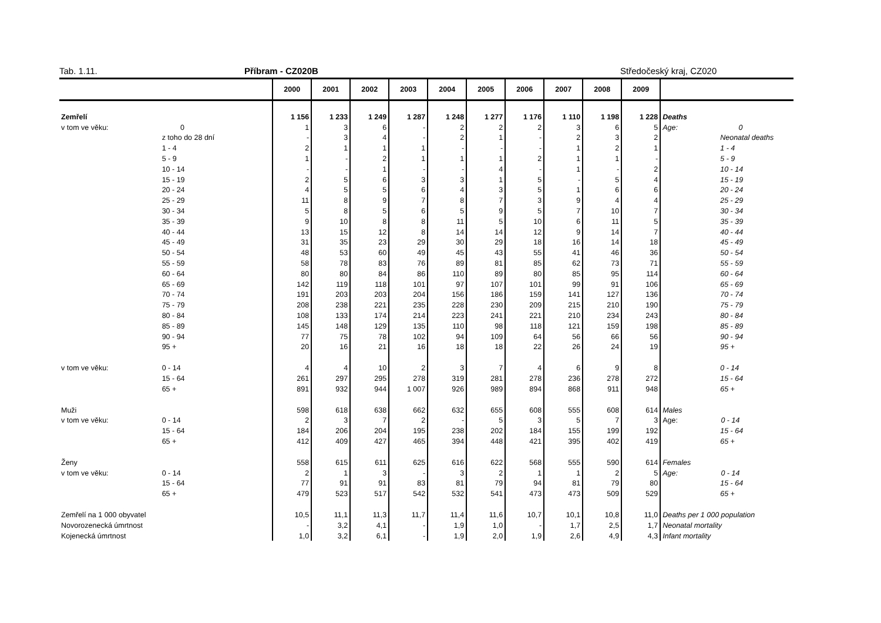Tab. 1.11. Příbram - CZ020B Středočeský kraj, CZ020
| | | 2000 | 2001 | 2002 | 2003 | 2004 | 2005 | 2006 | 2007 | 2008 | 2009 | |
| --- | --- | --- | --- | --- | --- | --- | --- | --- | --- | --- | --- | --- |
| Zemřelí | | 1 156 | 1 233 | 1 249 | 1 287 | 1 248 | 1 277 | 1 176 | 1 110 | 1 198 | 1 228 | Deaths |
| v tom ve věku: | 0 | 1 | 3 | 6 | - | 2 | 2 | 2 | 3 | 6 | 5 | Age: 0 |
| | z toho do 28 dní | - | 3 | 4 | - | 2 | 1 | - | 2 | 3 | 2 | Neonatal deaths |
| | 1 - 4 | 2 | 1 | 1 | 1 | - | - | - | 1 | 2 | 1 | 1 - 4 |
| | 5 - 9 | 1 | - | 2 | 1 | 1 | 1 | 2 | 1 | 1 | - | 5 - 9 |
| | 10 - 14 | - | - | 1 | - | - | 4 | - | 1 | - | 2 | 10 - 14 |
| | 15 - 19 | 2 | 5 | 6 | 3 | 3 | 1 | 5 | - | 5 | 4 | 15 - 19 |
| | 20 - 24 | 4 | 5 | 5 | 6 | 4 | 3 | 5 | 1 | 6 | 6 | 20 - 24 |
| | 25 - 29 | 11 | 8 | 9 | 7 | 8 | 7 | 3 | 9 | 4 | 4 | 25 - 29 |
| | 30 - 34 | 5 | 8 | 5 | 6 | 5 | 9 | 5 | 7 | 10 | 7 | 30 - 34 |
| | 35 - 39 | 9 | 10 | 8 | 8 | 11 | 5 | 10 | 6 | 11 | 5 | 35 - 39 |
| | 40 - 44 | 13 | 15 | 12 | 8 | 14 | 14 | 12 | 9 | 14 | 7 | 40 - 44 |
| | 45 - 49 | 31 | 35 | 23 | 29 | 30 | 29 | 18 | 16 | 14 | 18 | 45 - 49 |
| | 50 - 54 | 48 | 53 | 60 | 49 | 45 | 43 | 55 | 41 | 46 | 36 | 50 - 54 |
| | 55 - 59 | 58 | 78 | 83 | 76 | 89 | 81 | 85 | 62 | 73 | 71 | 55 - 59 |
| | 60 - 64 | 80 | 80 | 84 | 86 | 110 | 89 | 80 | 85 | 95 | 114 | 60 - 64 |
| | 65 - 69 | 142 | 119 | 118 | 101 | 97 | 107 | 101 | 99 | 91 | 106 | 65 - 69 |
| | 70 - 74 | 191 | 203 | 203 | 204 | 156 | 186 | 159 | 141 | 127 | 136 | 70 - 74 |
| | 75 - 79 | 208 | 238 | 221 | 235 | 228 | 230 | 209 | 215 | 210 | 190 | 75 - 79 |
| | 80 - 84 | 108 | 133 | 174 | 214 | 223 | 241 | 221 | 210 | 234 | 243 | 80 - 84 |
| | 85 - 89 | 145 | 148 | 129 | 135 | 110 | 98 | 118 | 121 | 159 | 198 | 85 - 89 |
| | 90 - 94 | 77 | 75 | 78 | 102 | 94 | 109 | 64 | 56 | 66 | 56 | 90 - 94 |
| | 95 + | 20 | 16 | 21 | 16 | 18 | 18 | 22 | 26 | 24 | 19 | 95 + |
| v tom ve věku: | 0 - 14 | 4 | 4 | 10 | 2 | 3 | 7 | 4 | 6 | 9 | 8 | 0 - 14 |
| | 15 - 64 | 261 | 297 | 295 | 278 | 319 | 281 | 278 | 236 | 278 | 272 | 15 - 64 |
| | 65 + | 891 | 932 | 944 | 1 007 | 926 | 989 | 894 | 868 | 911 | 948 | 65 + |
| Muži | | 598 | 618 | 638 | 662 | 632 | 655 | 608 | 555 | 608 | 614 | Males |
| v tom ve věku: | 0 - 14 | 2 | 3 | 7 | 2 | - | 5 | 3 | 5 | 7 | 3 | Age: 0 - 14 |
| | 15 - 64 | 184 | 206 | 204 | 195 | 238 | 202 | 184 | 155 | 199 | 192 | 15 - 64 |
| | 65 + | 412 | 409 | 427 | 465 | 394 | 448 | 421 | 395 | 402 | 419 | 65 + |
| Ženy | | 558 | 615 | 611 | 625 | 616 | 622 | 568 | 555 | 590 | 614 | Females |
| v tom ve věku: | 0 - 14 | 2 | 1 | 3 | - | 3 | 2 | 1 | 1 | 2 | 5 | Age: 0 - 14 |
| | 15 - 64 | 77 | 91 | 91 | 83 | 81 | 79 | 94 | 81 | 79 | 80 | 15 - 64 |
| | 65 + | 479 | 523 | 517 | 542 | 532 | 541 | 473 | 473 | 509 | 529 | 65 + |
| Zemřelí na 1 000 obyvatel | | 10,5 | 11,1 | 11,3 | 11,7 | 11,4 | 11,6 | 10,7 | 10,1 | 10,8 | 11,0 | Deaths per 1 000 population |
| Novorozenecká úmrtnost | | - | 3,2 | 4,1 | - | 1,9 | 1,0 | - | 1,7 | 2,5 | 1,7 | Neonatal mortality |
| Kojenecká úmrtnost | | 1,0 | 3,2 | 6,1 | - | 1,9 | 2,0 | 1,9 | 2,6 | 4,9 | 4,3 | Infant mortality |